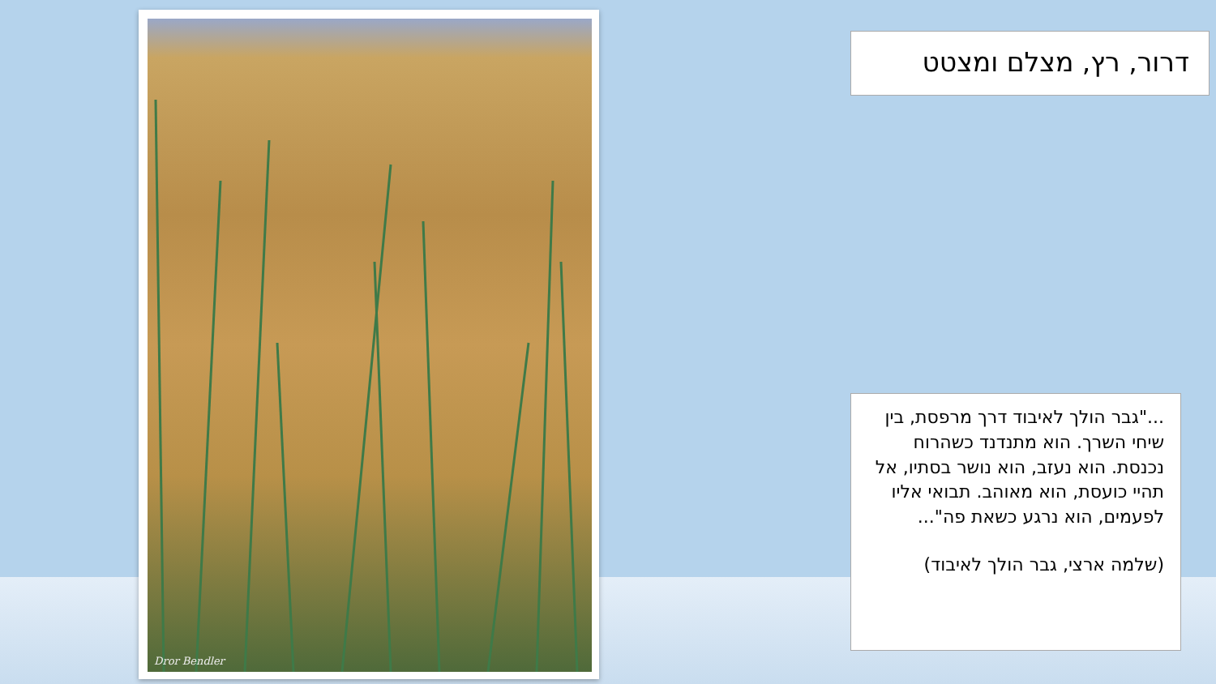Dror Bendler
דרור, רץ, מצלם ומצטט
..."גבר הולך לאיבוד דרך מרפסת, בין שיחי השרך. הוא מתנדנד כשהרוח נכנסת. הוא נעזב, הוא נושר בסתיו, אל תהיי כועסת, הוא מאוהב. תבואי אליו לפעמים, הוא נרגע כשאת פה"...
(שלמה ארצי, גבר הולך לאיבוד)